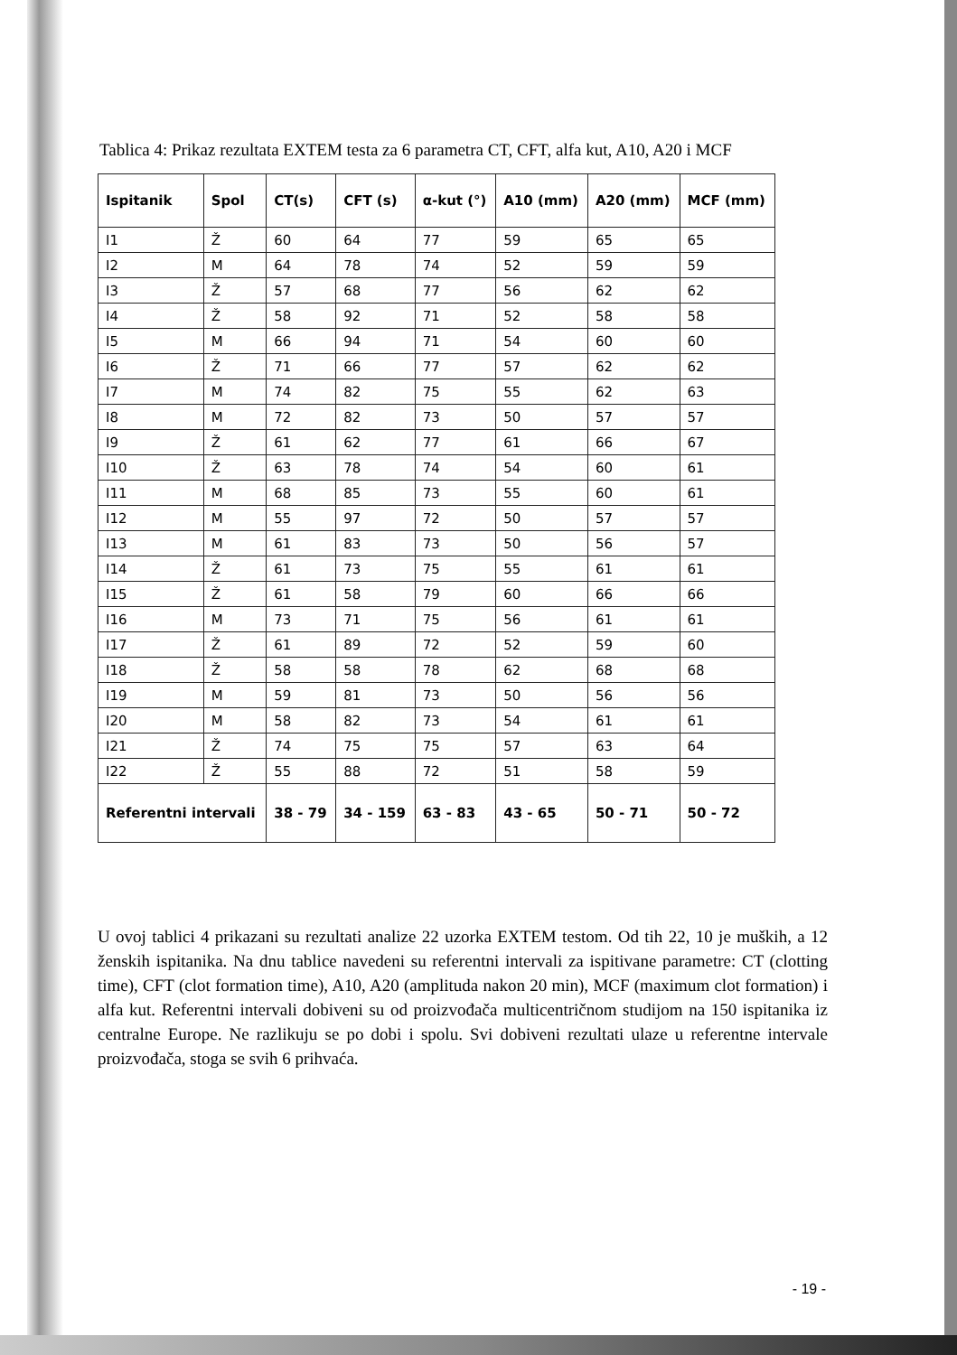Tablica 4: Prikaz rezultata EXTEM testa za 6 parametra CT, CFT, alfa kut, A10, A20 i MCF
| Ispitanik | Spol | CT(s) | CFT (s) | α-kut (°) | A10 (mm) | A20 (mm) | MCF (mm) |
| --- | --- | --- | --- | --- | --- | --- | --- |
| I1 | Ž | 60 | 64 | 77 | 59 | 65 | 65 |
| I2 | M | 64 | 78 | 74 | 52 | 59 | 59 |
| I3 | Ž | 57 | 68 | 77 | 56 | 62 | 62 |
| I4 | Ž | 58 | 92 | 71 | 52 | 58 | 58 |
| I5 | M | 66 | 94 | 71 | 54 | 60 | 60 |
| I6 | Ž | 71 | 66 | 77 | 57 | 62 | 62 |
| I7 | M | 74 | 82 | 75 | 55 | 62 | 63 |
| I8 | M | 72 | 82 | 73 | 50 | 57 | 57 |
| I9 | Ž | 61 | 62 | 77 | 61 | 66 | 67 |
| I10 | Ž | 63 | 78 | 74 | 54 | 60 | 61 |
| I11 | M | 68 | 85 | 73 | 55 | 60 | 61 |
| I12 | M | 55 | 97 | 72 | 50 | 57 | 57 |
| I13 | M | 61 | 83 | 73 | 50 | 56 | 57 |
| I14 | Ž | 61 | 73 | 75 | 55 | 61 | 61 |
| I15 | Ž | 61 | 58 | 79 | 60 | 66 | 66 |
| I16 | M | 73 | 71 | 75 | 56 | 61 | 61 |
| I17 | Ž | 61 | 89 | 72 | 52 | 59 | 60 |
| I18 | Ž | 58 | 58 | 78 | 62 | 68 | 68 |
| I19 | M | 59 | 81 | 73 | 50 | 56 | 56 |
| I20 | M | 58 | 82 | 73 | 54 | 61 | 61 |
| I21 | Ž | 74 | 75 | 75 | 57 | 63 | 64 |
| I22 | Ž | 55 | 88 | 72 | 51 | 58 | 59 |
| Referentni intervali | | 38 - 79 | 34 - 159 | 63 - 83 | 43 - 65 | 50 - 71 | 50 - 72 |
U ovoj tablici 4 prikazani su rezultati analize 22 uzorka EXTEM testom. Od tih 22, 10 je muških, a 12 ženskih ispitanika. Na dnu tablice navedeni su referentni intervali za ispitivane parametre: CT (clotting time), CFT (clot formation time), A10, A20 (amplituda nakon 20 min), MCF (maximum clot formation) i alfa kut. Referentni intervali dobiveni su od proizvođača multicentričnom studijom na 150 ispitanika iz centralne Europe. Ne razlikuju se po dobi i spolu. Svi dobiveni rezultati ulaze u referentne intervale proizvođača, stoga se svih 6 prihvaća.
- 19 -